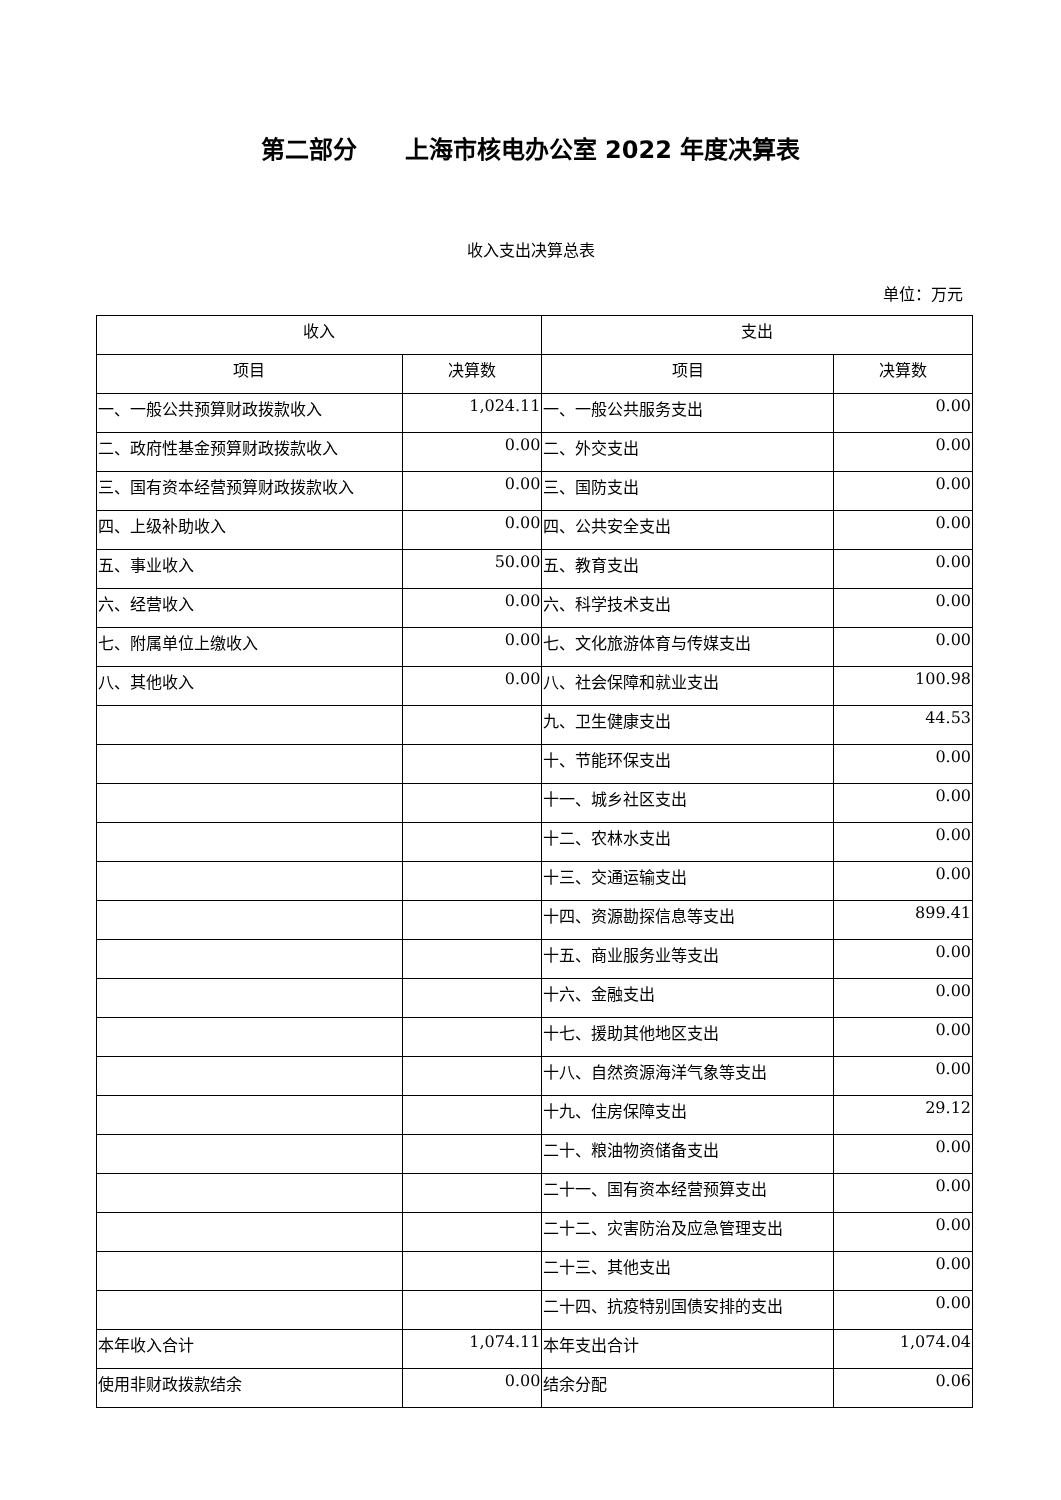第二部分　　上海市核电办公室 2022 年度决算表
收入支出决算总表
单位：万元
| 收入 | | 支出 | |
| --- | --- | --- | --- |
| 项目 | 决算数 | 项目 | 决算数 |
| 一、一般公共预算财政拨款收入 | 1,024.11 | 一、一般公共服务支出 | 0.00 |
| 二、政府性基金预算财政拨款收入 | 0.00 | 二、外交支出 | 0.00 |
| 三、国有资本经营预算财政拨款收入 | 0.00 | 三、国防支出 | 0.00 |
| 四、上级补助收入 | 0.00 | 四、公共安全支出 | 0.00 |
| 五、事业收入 | 50.00 | 五、教育支出 | 0.00 |
| 六、经营收入 | 0.00 | 六、科学技术支出 | 0.00 |
| 七、附属单位上缴收入 | 0.00 | 七、文化旅游体育与传媒支出 | 0.00 |
| 八、其他收入 | 0.00 | 八、社会保障和就业支出 | 100.98 |
| | | 九、卫生健康支出 | 44.53 |
| | | 十、节能环保支出 | 0.00 |
| | | 十一、城乡社区支出 | 0.00 |
| | | 十二、农林水支出 | 0.00 |
| | | 十三、交通运输支出 | 0.00 |
| | | 十四、资源勘探信息等支出 | 899.41 |
| | | 十五、商业服务业等支出 | 0.00 |
| | | 十六、金融支出 | 0.00 |
| | | 十七、援助其他地区支出 | 0.00 |
| | | 十八、自然资源海洋气象等支出 | 0.00 |
| | | 十九、住房保障支出 | 29.12 |
| | | 二十、粮油物资储备支出 | 0.00 |
| | | 二十一、国有资本经营预算支出 | 0.00 |
| | | 二十二、灾害防治及应急管理支出 | 0.00 |
| | | 二十三、其他支出 | 0.00 |
| | | 二十四、抗疫特别国债安排的支出 | 0.00 |
| 本年收入合计 | 1,074.11 | 本年支出合计 | 1,074.04 |
| 使用非财政拨款结余 | 0.00 | 结余分配 | 0.06 |